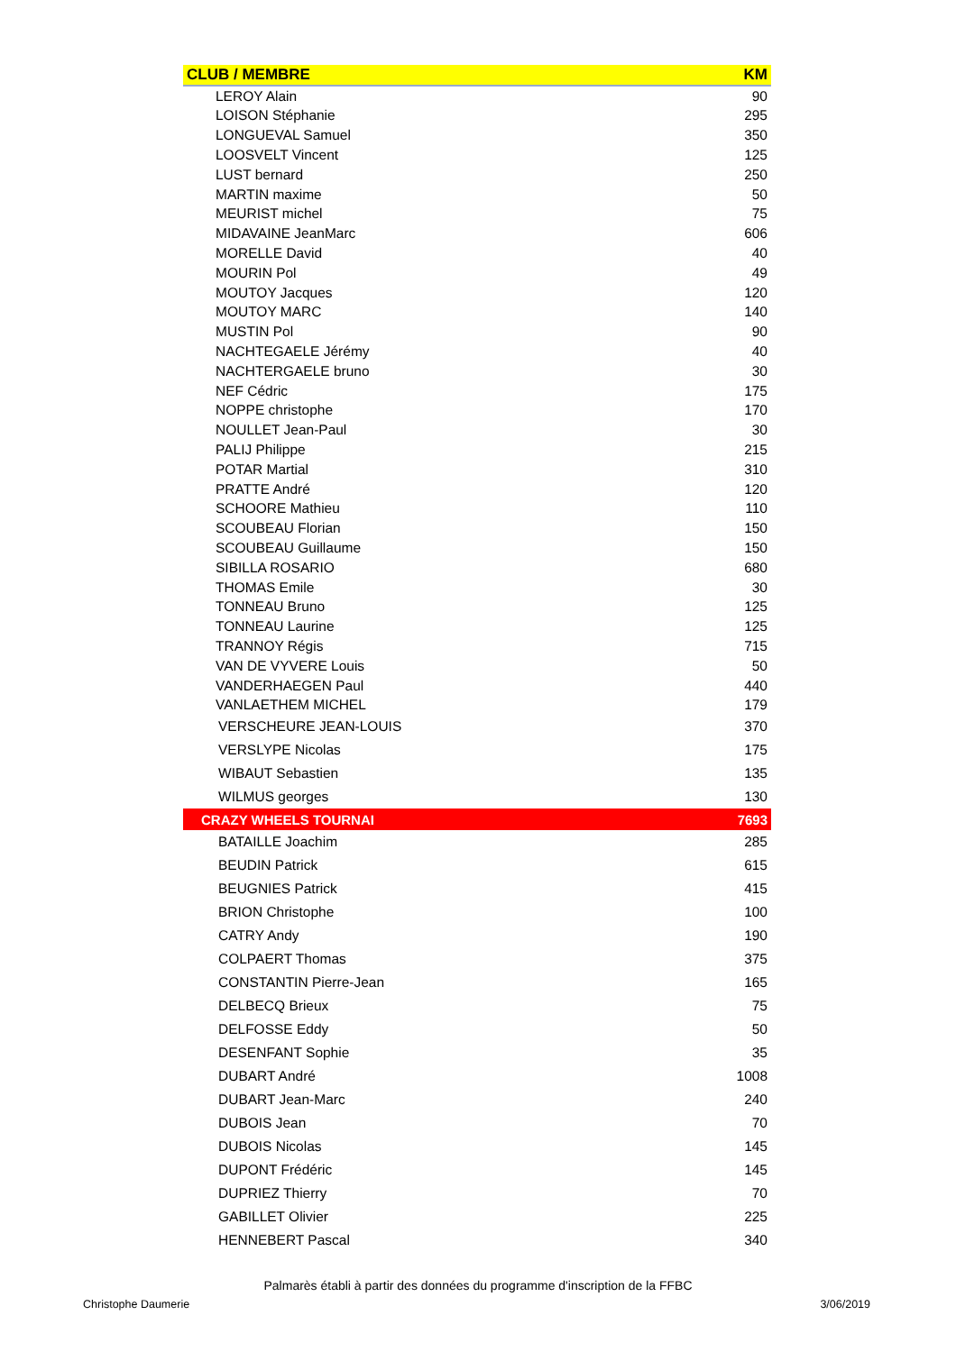| CLUB / MEMBRE | KM |
| --- | --- |
| LEROY Alain | 90 |
| LOISON Stéphanie | 295 |
| LONGUEVAL Samuel | 350 |
| LOOSVELT Vincent | 125 |
| LUST bernard | 250 |
| MARTIN maxime | 50 |
| MEURIST michel | 75 |
| MIDAVAINE JeanMarc | 606 |
| MORELLE David | 40 |
| MOURIN Pol | 49 |
| MOUTOY Jacques | 120 |
| MOUTOY MARC | 140 |
| MUSTIN Pol | 90 |
| NACHTEGAELE Jérémy | 40 |
| NACHTERGAELE bruno | 30 |
| NEF Cédric | 175 |
| NOPPE christophe | 170 |
| NOULLET Jean-Paul | 30 |
| PALIJ Philippe | 215 |
| POTAR Martial | 310 |
| PRATTE André | 120 |
| SCHOORE Mathieu | 110 |
| SCOUBEAU Florian | 150 |
| SCOUBEAU Guillaume | 150 |
| SIBILLA ROSARIO | 680 |
| THOMAS Emile | 30 |
| TONNEAU Bruno | 125 |
| TONNEAU Laurine | 125 |
| TRANNOY Régis | 715 |
| VAN DE VYVERE Louis | 50 |
| VANDERHAEGEN Paul | 440 |
| VANLAETHEM MICHEL | 179 |
| VERSCHEURE JEAN-LOUIS | 370 |
| VERSLYPE Nicolas | 175 |
| WIBAUT Sebastien | 135 |
| WILMUS georges | 130 |
| CRAZY WHEELS TOURNAI | 7693 |
| BATAILLE Joachim | 285 |
| BEUDIN Patrick | 615 |
| BEUGNIES Patrick | 415 |
| BRION Christophe | 100 |
| CATRY Andy | 190 |
| COLPAERT Thomas | 375 |
| CONSTANTIN Pierre-Jean | 165 |
| DELBECQ Brieux | 75 |
| DELFOSSE Eddy | 50 |
| DESENFANT Sophie | 35 |
| DUBART André | 1008 |
| DUBART Jean-Marc | 240 |
| DUBOIS Jean | 70 |
| DUBOIS Nicolas | 145 |
| DUPONT Frédéric | 145 |
| DUPRIEZ Thierry | 70 |
| GABILLET Olivier | 225 |
| HENNEBERT Pascal | 340 |
Palmarès établi à partir des données du programme d'inscription de la FFBC
Christophe Daumerie 3/06/2019